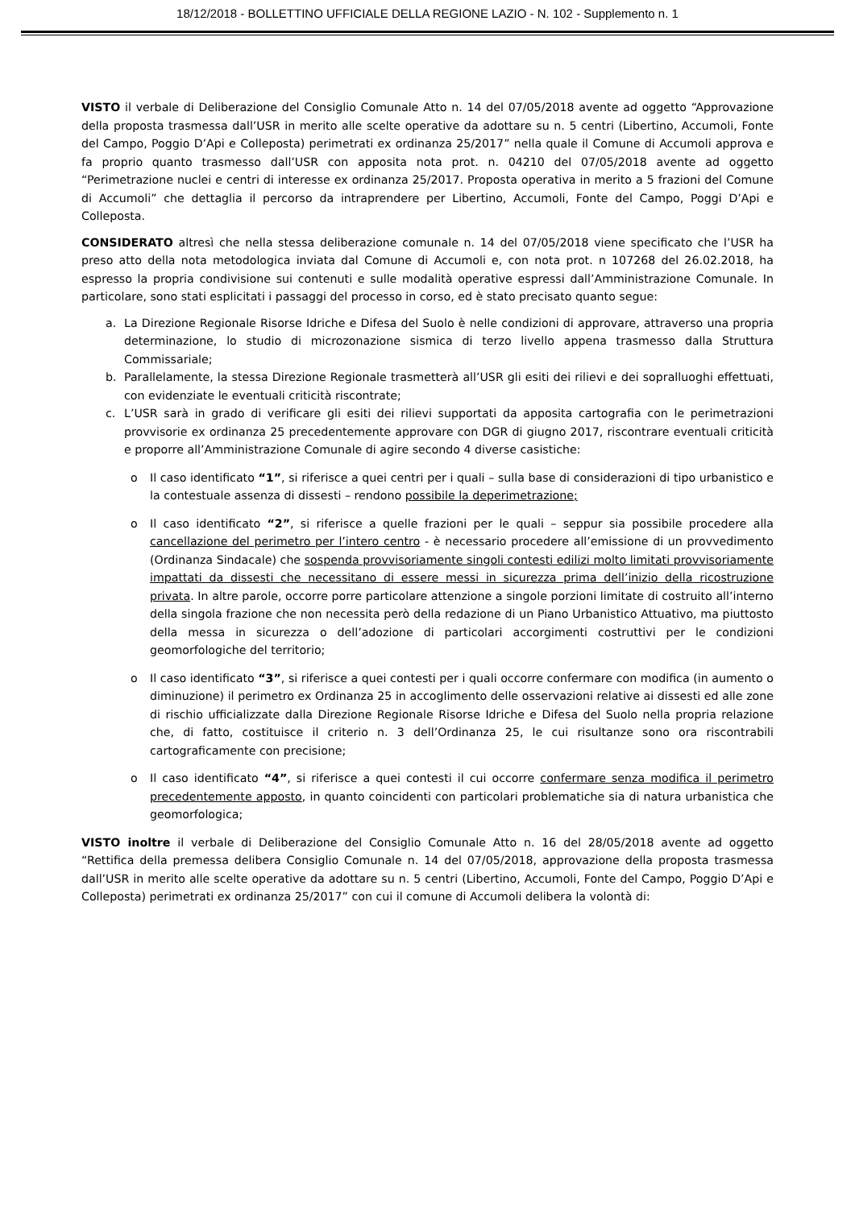18/12/2018 - BOLLETTINO UFFICIALE DELLA REGIONE LAZIO - N. 102 - Supplemento n. 1
VISTO il verbale di Deliberazione del Consiglio Comunale Atto n. 14 del 07/05/2018 avente ad oggetto “Approvazione della proposta trasmessa dall’USR in merito alle scelte operative da adottare su n. 5 centri (Libertino, Accumoli, Fonte del Campo, Poggio D’Api e Colleposta) perimetrati ex ordinanza 25/2017” nella quale il Comune di Accumoli approva e fa proprio quanto trasmesso dall’USR con apposita nota prot. n. 04210 del 07/05/2018 avente ad oggetto “Perimetrazione nuclei e centri di interesse ex ordinanza 25/2017. Proposta operativa in merito a 5 frazioni del Comune di Accumoli” che dettaglia il percorso da intraprendere per Libertino, Accumoli, Fonte del Campo, Poggi D’Api e Colleposta.
CONSIDERATO altresì che nella stessa deliberazione comunale n. 14 del 07/05/2018 viene specificato che l’USR ha preso atto della nota metodologica inviata dal Comune di Accumoli e, con nota prot. n 107268 del 26.02.2018, ha espresso la propria condivisione sui contenuti e sulle modalità operative espressi dall’Amministrazione Comunale. In particolare, sono stati esplicitati i passaggi del processo in corso, ed è stato precisato quanto segue:
a. La Direzione Regionale Risorse Idriche e Difesa del Suolo è nelle condizioni di approvare, attraverso una propria determinazione, lo studio di microzonazione sismica di terzo livello appena trasmesso dalla Struttura Commissariale;
b. Parallelamente, la stessa Direzione Regionale trasmetterà all’USR gli esiti dei rilievi e dei sopralluoghi effettuati, con evidenziate le eventuali criticità riscontrate;
c. L’USR sarà in grado di verificare gli esiti dei rilievi supportati da apposita cartografia con le perimetrazioni provvisorie ex ordinanza 25 precedentemente approvare con DGR di giugno 2017, riscontrare eventuali criticità e proporre all’Amministrazione Comunale di agire secondo 4 diverse casistiche:
o Il caso identificato “1”, si riferisce a quei centri per i quali – sulla base di considerazioni di tipo urbanistico e la contestuale assenza di dissesti – rendono possibile la deperimetrazione;
o Il caso identificato “2”, si riferisce a quelle frazioni per le quali – seppur sia possibile procedere alla cancellazione del perimetro per l’intero centro - è necessario procedere all’emissione di un provvedimento (Ordinanza Sindacale) che sospenda provvisoriamente singoli contesti edilizi molto limitati provvisoriamente impattati da dissesti che necessitano di essere messi in sicurezza prima dell’inizio della ricostruzione privata. In altre parole, occorre porre particolare attenzione a singole porzioni limitate di costruito all’interno della singola frazione che non necessita però della redazione di un Piano Urbanistico Attuativo, ma piuttosto della messa in sicurezza o dell’adozione di particolari accorgimenti costruttivi per le condizioni geomorfologiche del territorio;
o Il caso identificato “3”, si riferisce a quei contesti per i quali occorre confermare con modifica (in aumento o diminuzione) il perimetro ex Ordinanza 25 in accoglimento delle osservazioni relative ai dissesti ed alle zone di rischio ufficializzate dalla Direzione Regionale Risorse Idriche e Difesa del Suolo nella propria relazione che, di fatto, costituisce il criterio n. 3 dell’Ordinanza 25, le cui risultanze sono ora riscontrabili cartograficamente con precisione;
o Il caso identificato “4”, si riferisce a quei contesti il cui occorre confermare senza modifica il perimetro precedentemente apposto, in quanto coincidenti con particolari problematiche sia di natura urbanistica che geomorfologica;
VISTO inoltre il verbale di Deliberazione del Consiglio Comunale Atto n. 16 del 28/05/2018 avente ad oggetto “Rettifica della premessa delibera Consiglio Comunale n. 14 del 07/05/2018, approvazione della proposta trasmessa dall’USR in merito alle scelte operative da adottare su n. 5 centri (Libertino, Accumoli, Fonte del Campo, Poggio D’Api e Colleposta) perimetrati ex ordinanza 25/2017” con cui il comune di Accumoli delibera la volontà di: